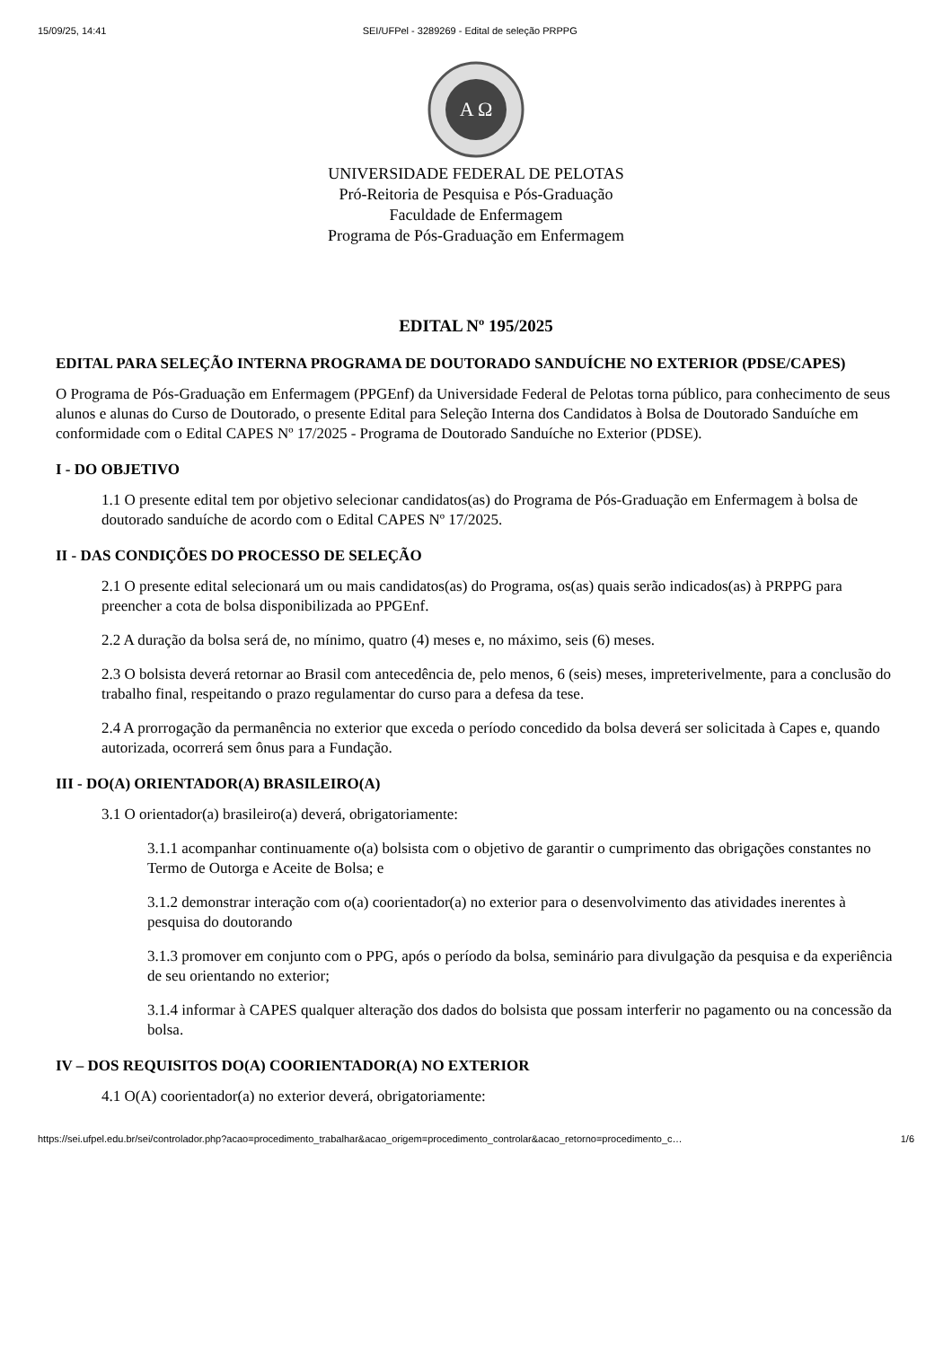15/09/25, 14:41 SEI/UFPel - 3289269 - Edital de seleção PRPPG
A Ω
UNIVERSIDADE FEDERAL DE PELOTAS
Pró-Reitoria de Pesquisa e Pós-Graduação
Faculdade de Enfermagem
Programa de Pós-Graduação em Enfermagem
EDITAL Nº 195/2025
EDITAL PARA SELEÇÃO INTERNA PROGRAMA DE DOUTORADO SANDUÍCHE NO EXTERIOR (PDSE/CAPES)
O Programa de Pós-Graduação em Enfermagem (PPGEnf) da Universidade Federal de Pelotas torna público, para conhecimento de seus alunos e alunas do Curso de Doutorado, o presente Edital para Seleção Interna dos Candidatos à Bolsa de Doutorado Sanduíche em conformidade com o Edital CAPES Nº 17/2025 - Programa de Doutorado Sanduíche no Exterior (PDSE).
I - DO OBJETIVO
1.1 O presente edital tem por objetivo selecionar candidatos(as) do Programa de Pós-Graduação em Enfermagem à bolsa de doutorado sanduíche de acordo com o Edital CAPES Nº 17/2025.
II - DAS CONDIÇÕES DO PROCESSO DE SELEÇÃO
2.1 O presente edital selecionará um ou mais candidatos(as) do Programa, os(as) quais serão indicados(as) à PRPPG para preencher a cota de bolsa disponibilizada ao PPGEnf.
2.2 A duração da bolsa será de, no mínimo, quatro (4) meses e, no máximo, seis (6) meses.
2.3 O bolsista deverá retornar ao Brasil com antecedência de, pelo menos, 6 (seis) meses, impreterivelmente, para a conclusão do trabalho final, respeitando o prazo regulamentar do curso para a defesa da tese.
2.4 A prorrogação da permanência no exterior que exceda o período concedido da bolsa deverá ser solicitada à Capes e, quando autorizada, ocorrerá sem ônus para a Fundação.
III - DO(A) ORIENTADOR(A) BRASILEIRO(A)
3.1 O orientador(a) brasileiro(a) deverá, obrigatoriamente:
3.1.1 acompanhar continuamente o(a) bolsista com o objetivo de garantir o cumprimento das obrigações constantes no Termo de Outorga e Aceite de Bolsa; e
3.1.2 demonstrar interação com o(a) coorientador(a) no exterior para o desenvolvimento das atividades inerentes à pesquisa do doutorando
3.1.3 promover em conjunto com o PPG, após o período da bolsa, seminário para divulgação da pesquisa e da experiência de seu orientando no exterior;
3.1.4 informar à CAPES qualquer alteração dos dados do bolsista que possam interferir no pagamento ou na concessão da bolsa.
IV – DOS REQUISITOS DO(A) COORIENTADOR(A) NO EXTERIOR
4.1 O(A) coorientador(a) no exterior deverá, obrigatoriamente:
https://sei.ufpel.edu.br/sei/controlador.php?acao=procedimento_trabalhar&acao_origem=procedimento_controlar&acao_retorno=procedimento_c… 1/6